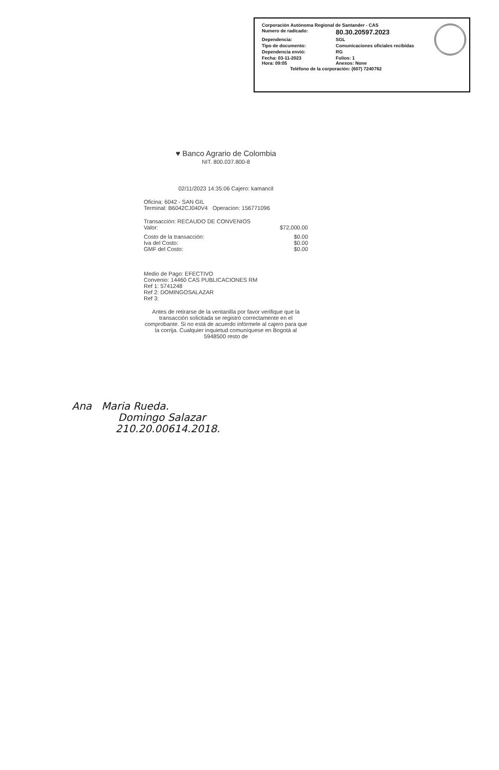Corporación Autónoma Regional de Santander - CAS
| Numero de radicado: | 80.30.20597.2023 |
| Dependencia: | SGL |
| Tipo de documento: | Comunicaciones oficiales recibidas |
| Dependencia envió: | RG |
| Fecha: 03-11-2023 Hora: 09:05 | Folios: 1 Anexos: None |
Teléfono de la corporación: (607) 7240762
♥ Banco Agrario de Colombia
NIT. 800.037.800-8
02/11/2023 14:35:06 Cajero: kamancil
Oficina: 6042 - SAN GIL
Terminal: B6042CJ040V4 Operacion: 156771096
Transacción: RECAUDO DE CONVENIOS
Valor: $72,000.00
Costo de la transacción: $0.00
Iva del Costo: $0.00
GMF del Costo: $0.00
Medio de Pago: EFECTIVO
Convenio: 14460 CAS PUBLICACIONES RM
Ref 1: 5741248
Ref 2: DOMINGOSALAZAR
Ref 3:
Antes de retirarse de la ventanilla por favor verifique que la transacción solicitada se registró correctamente en el comprobante. Si no está de acuerdo infórmele al cajero para que la corrija. Cualquier inquietud comuníquese en Bogotá al 5948500 resto de
Ana Maria Rueda.
Domingo Salazar
210.20.00614.2018.